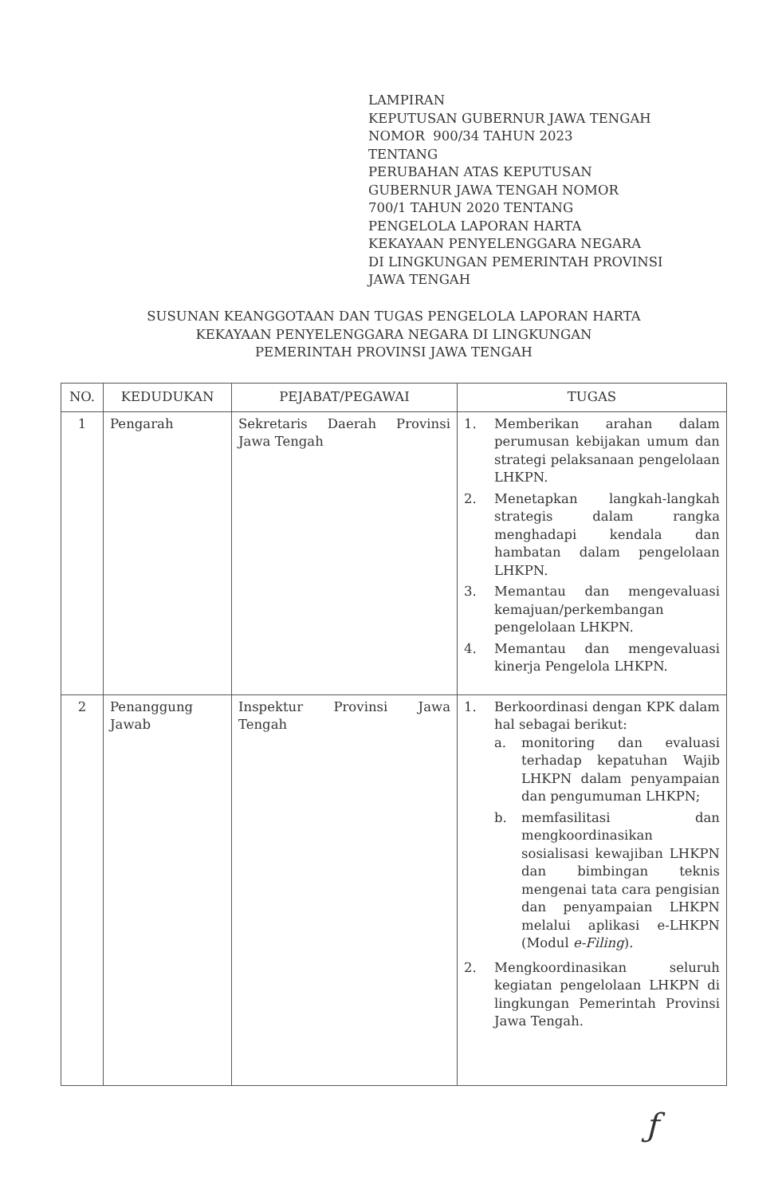LAMPIRAN
KEPUTUSAN GUBERNUR JAWA TENGAH
NOMOR 900/34 TAHUN 2023
TENTANG
PERUBAHAN ATAS KEPUTUSAN
GUBERNUR JAWA TENGAH NOMOR
700/1 TAHUN 2020 TENTANG
PENGELOLA LAPORAN HARTA
KEKAYAAN PENYELENGGARA NEGARA
DI LINGKUNGAN PEMERINTAH PROVINSI
JAWA TENGAH
SUSUNAN KEANGGOTAAN DAN TUGAS PENGELOLA LAPORAN HARTA
KEKAYAAN PENYELENGGARA NEGARA DI LINGKUNGAN
PEMERINTAH PROVINSI JAWA TENGAH
| NO. | KEDUDUKAN | PEJABAT/PEGAWAI | TUGAS |
| --- | --- | --- | --- |
| 1 | Pengarah | Sekretaris Daerah Provinsi Jawa Tengah | 1. Memberikan arahan dalam perumusan kebijakan umum dan strategi pelaksanaan pengelolaan LHKPN. 2. Menetapkan langkah-langkah strategis dalam rangka menghadapi kendala dan hambatan dalam pengelolaan LHKPN. 3. Memantau dan mengevaluasi kemajuan/perkembangan pengelolaan LHKPN. 4. Memantau dan mengevaluasi kinerja Pengelola LHKPN. |
| 2 | Penanggung Jawab | Inspektur Provinsi Jawa Tengah | 1. Berkoordinasi dengan KPK dalam hal sebagai berikut: a. monitoring dan evaluasi terhadap kepatuhan Wajib LHKPN dalam penyampaian dan pengumuman LHKPN; b. memfasilitasi dan mengkoordinasikan sosialisasi kewajiban LHKPN dan bimbingan teknis mengenai tata cara pengisian dan penyampaian LHKPN melalui aplikasi e-LHKPN (Modul e-Filing ). 2. Mengkoordinasikan seluruh kegiatan pengelolaan LHKPN di lingkungan Pemerintah Provinsi Jawa Tengah. |
ƒ